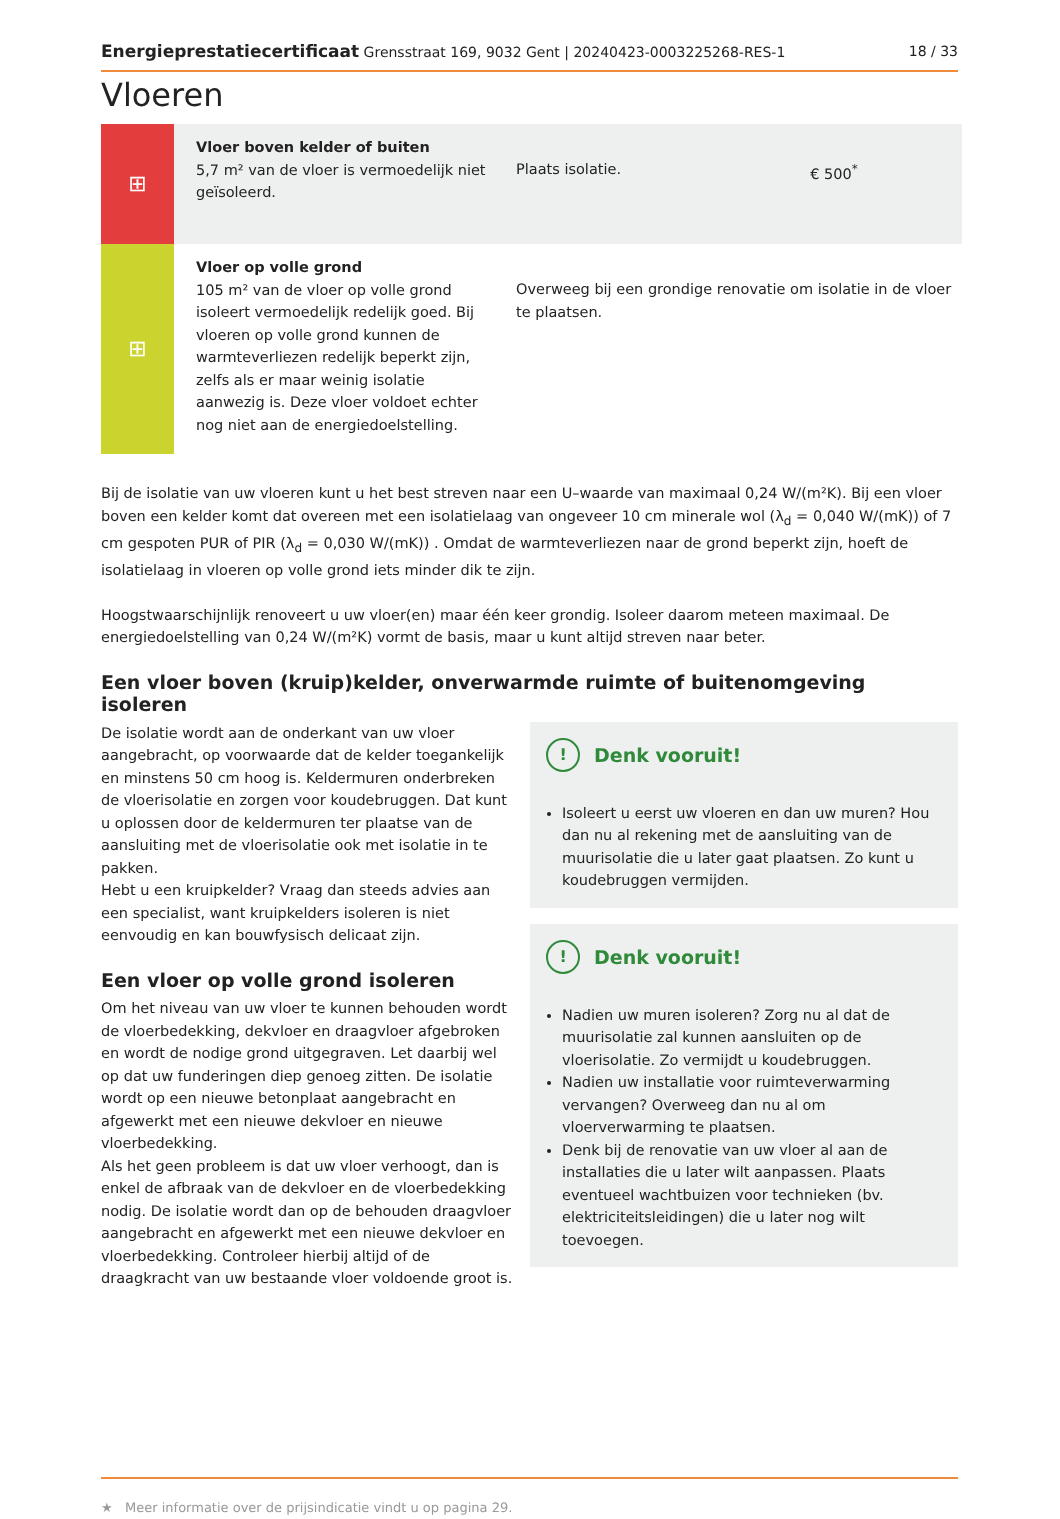Energieprestatiecertificaat Grensstraat 169, 9032 Gent | 20240423-0003225268-RES-1 18 / 33
Vloeren
| ⊞ | Vloer boven kelder of buiten 5,7 m² van de vloer is vermoedelijk niet geïsoleerd. | Plaats isolatie. | € 500<sup>*</sup> |
| ⊞ | Vloer op volle grond 105 m² van de vloer op volle grond isoleert vermoedelijk redelijk goed. Bij vloeren op volle grond kunnen de warmteverliezen redelijk beperkt zijn, zelfs als er maar weinig isolatie aanwezig is. Deze vloer voldoet echter nog niet aan de energiedoelstelling. | Overweeg bij een grondige renovatie om isolatie in de vloer te plaatsen. | |
Bij de isolatie van uw vloeren kunt u het best streven naar een U–waarde van maximaal 0,24 W/(m²K). Bij een vloer boven een kelder komt dat overeen met een isolatielaag van ongeveer 10 cm minerale wol (λ<sub>d</sub> = 0,040 W/(mK)) of 7 cm gespoten PUR of PIR (λ<sub>d</sub> = 0,030 W/(mK)) . Omdat de warmteverliezen naar de grond beperkt zijn, hoeft de isolatielaag in vloeren op volle grond iets minder dik te zijn.
Hoogstwaarschijnlijk renoveert u uw vloer(en) maar één keer grondig. Isoleer daarom meteen maximaal. De energiedoelstelling van 0,24 W/(m²K) vormt de basis, maar u kunt altijd streven naar beter.
Een vloer boven (kruip)kelder, onverwarmde ruimte of buitenomgeving isoleren
De isolatie wordt aan de onderkant van uw vloer aangebracht, op voorwaarde dat de kelder toegankelijk en minstens 50 cm hoog is. Keldermuren onderbreken de vloerisolatie en zorgen voor koudebruggen. Dat kunt u oplossen door de keldermuren ter plaatse van de aansluiting met de vloerisolatie ook met isolatie in te pakken.
Hebt u een kruipkelder? Vraag dan steeds advies aan een specialist, want kruipkelders isoleren is niet eenvoudig en kan bouwfysisch delicaat zijn.
Een vloer op volle grond isoleren
Om het niveau van uw vloer te kunnen behouden wordt de vloerbedekking, dekvloer en draagvloer afgebroken en wordt de nodige grond uitgegraven. Let daarbij wel op dat uw funderingen diep genoeg zitten. De isolatie wordt op een nieuwe betonplaat aangebracht en afgewerkt met een nieuwe dekvloer en nieuwe vloerbedekking.
Als het geen probleem is dat uw vloer verhoogt, dan is enkel de afbraak van de dekvloer en de vloerbedekking nodig. De isolatie wordt dan op de behouden draagvloer aangebracht en afgewerkt met een nieuwe dekvloer en vloerbedekking. Controleer hierbij altijd of de draagkracht van uw bestaande vloer voldoende groot is.
! Denk vooruit!
Isoleert u eerst uw vloeren en dan uw muren? Hou dan nu al rekening met de aansluiting van de muurisolatie die u later gaat plaatsen. Zo kunt u koudebruggen vermijden.
! Denk vooruit!
Nadien uw muren isoleren? Zorg nu al dat de muurisolatie zal kunnen aansluiten op de vloerisolatie. Zo vermijdt u koudebruggen.
Nadien uw installatie voor ruimteverwarming vervangen? Overweeg dan nu al om vloerverwarming te plaatsen.
Denk bij de renovatie van uw vloer al aan de installaties die u later wilt aanpassen. Plaats eventueel wachtbuizen voor technieken (bv. elektriciteitsleidingen) die u later nog wilt toevoegen.
★ Meer informatie over de prijsindicatie vindt u op pagina 29.